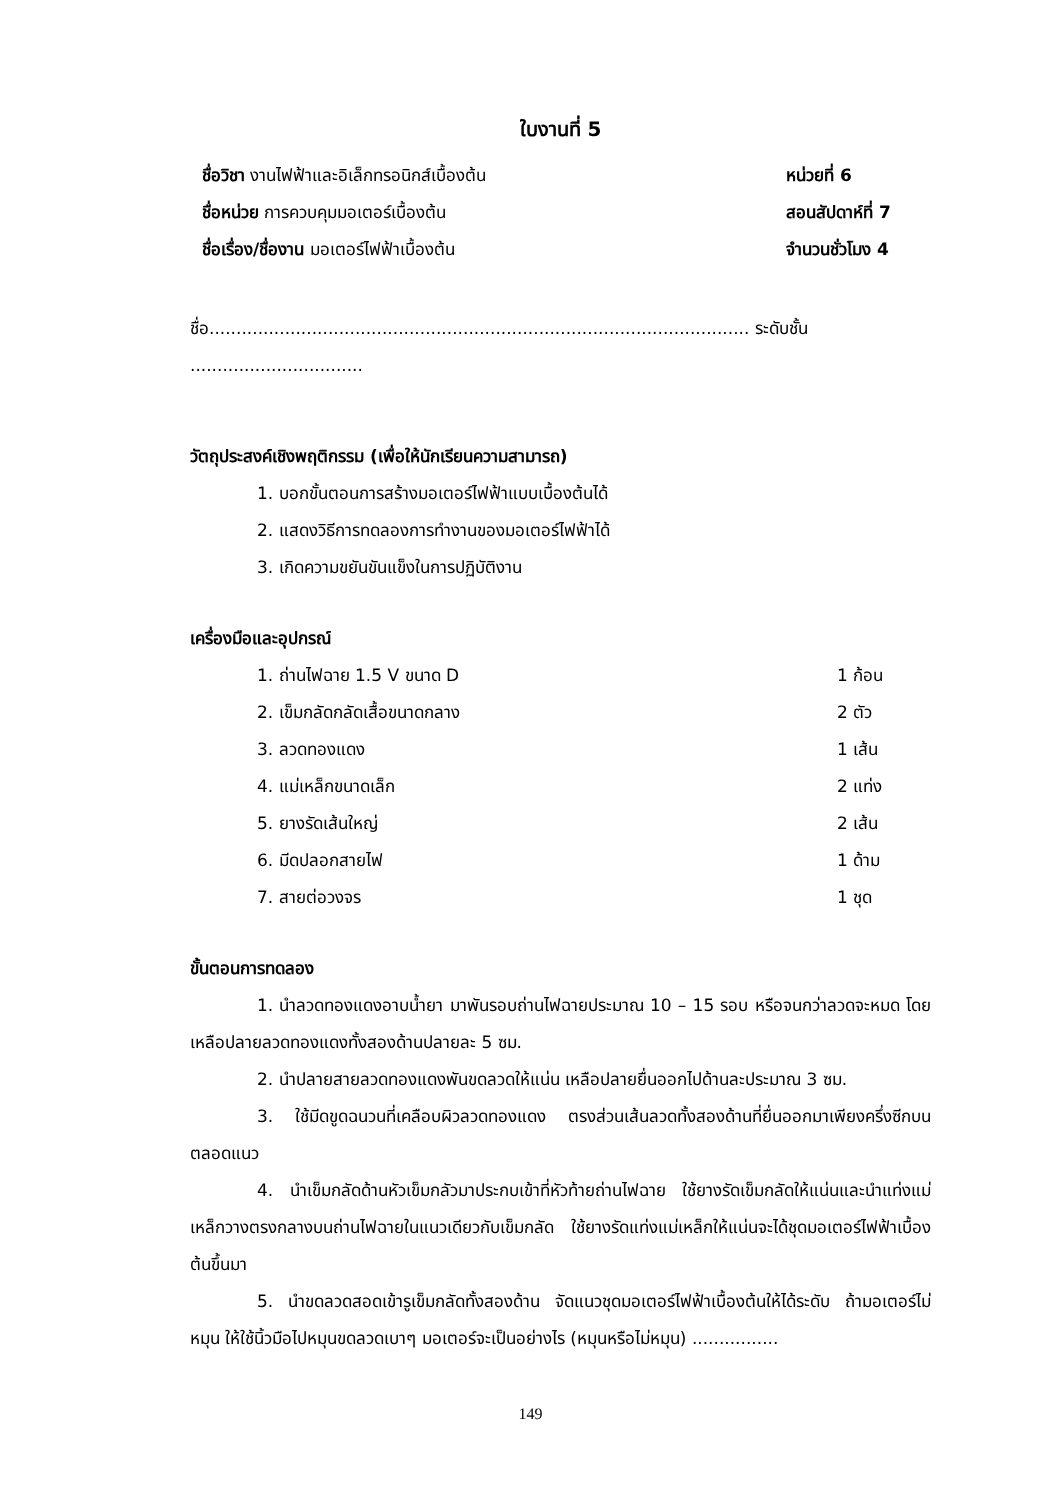ใบงานที่ 5
ชื่อวิชา งานไฟฟ้าและอิเล็กทรอนิกส์เบื้องต้น หน่วยที่ 6
ชื่อหน่วย การควบคุมมอเตอร์เบื้องต้น สอนสัปดาห์ที่ 7
ชื่อเรื่อง/ชื่องาน มอเตอร์ไฟฟ้าเบื้องต้น จำนวนชั่วโมง 4
ชื่อ.................................................................................................... ระดับชั้น ................................
วัตถุประสงค์เชิงพฤติกรรม (เพื่อให้นักเรียนความสามารถ)
1. บอกขั้นตอนการสร้างมอเตอร์ไฟฟ้าแบบเบื้องต้นได้
2. แสดงวิธีการทดลองการทำงานของมอเตอร์ไฟฟ้าได้
3. เกิดความขยันขันแข็งในการปฏิบัติงาน
เครื่องมือและอุปกรณ์
1. ถ่านไฟฉาย 1.5 V ขนาด D 1 ก้อน
2. เข็มกลัดกลัดเสื้อขนาดกลาง 2 ตัว
3. ลวดทองแดง 1 เส้น
4. แม่เหล็กขนาดเล็ก 2 แท่ง
5. ยางรัดเส้นใหญ่ 2 เส้น
6. มีดปลอกสายไฟ 1 ด้าม
7. สายต่อวงจร 1 ชุด
ขั้นตอนการทดลอง
1. นำลวดทองแดงอาบน้ำยา มาพันรอบถ่านไฟฉายประมาณ 10 – 15 รอบ หรือจนกว่าลวดจะหมด โดยเหลือปลายลวดทองแดงทั้งสองด้านปลายละ 5 ซม.
2. นำปลายสายลวดทองแดงพันขดลวดให้แน่น เหลือปลายยื่นออกไปด้านละประมาณ 3 ซม.
3. ใช้มีดขูดฉนวนที่เคลือบผิวลวดทองแดง ตรงส่วนเส้นลวดทั้งสองด้านที่ยื่นออกมาเพียงครึ่งซีกบนตลอดแนว
4. นำเข็มกลัดด้านหัวเข็มกลัวมาประกบเข้าที่หัวท้ายถ่านไฟฉาย ใช้ยางรัดเข็มกลัดให้แน่นและนำแท่งแม่เหล็กวางตรงกลางบนถ่านไฟฉายในแนวเดียวกับเข็มกลัด ใช้ยางรัดแท่งแม่เหล็กให้แน่นจะได้ชุดมอเตอร์ไฟฟ้าเบื้องต้นขึ้นมา
5. นำขดลวดสอดเข้ารูเข็มกลัดทั้งสองด้าน จัดแนวชุดมอเตอร์ไฟฟ้าเบื้องต้นให้ได้ระดับ ถ้ามอเตอร์ไม่หมุน ให้ใช้นิ้วมือไปหมุนขดลวดเบาๆ มอเตอร์จะเป็นอย่างไร (หมุนหรือไม่หมุน) ................
149